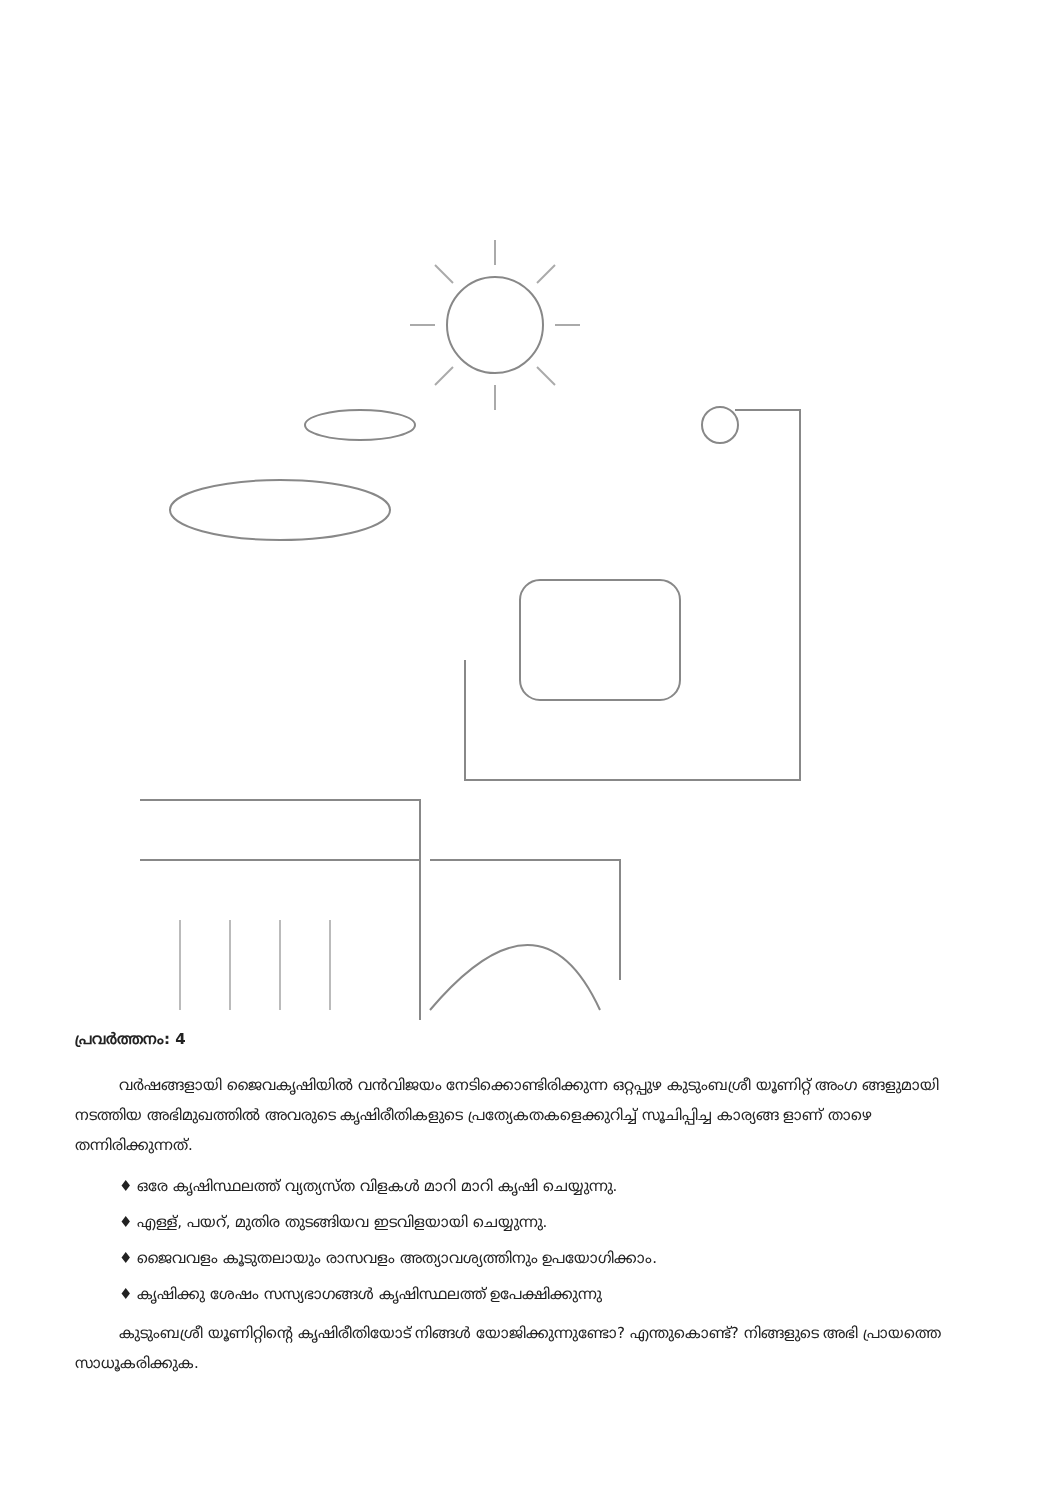പ്രവർത്തനം: 4
വർഷങ്ങളായി ജൈവകൃഷിയിൽ വൻവിജയം നേടിക്കൊണ്ടിരിക്കുന്ന ഒറ്റപ്പുഴ കുടുംബശ്രീ യൂണിറ്റ് അംഗ ങ്ങളുമായി നടത്തിയ അഭിമുഖത്തിൽ അവരുടെ കൃഷിരീതികളുടെ പ്രത്യേകതകളെക്കുറിച്ച് സൂചിപ്പിച്ച കാര്യങ്ങ ളാണ് താഴെ തന്നിരിക്കുന്നത്.
♦ ഒരേ കൃഷിസ്ഥലത്ത് വ്യത്യസ്ത വിളകൾ മാറി മാറി കൃഷി ചെയ്യുന്നു.
♦ എള്ള്, പയറ്, മുതിര തുടങ്ങിയവ ഇടവിളയായി ചെയ്യുന്നു.
♦ ജൈവവളം കൂടുതലായും രാസവളം അത്യാവശ്യത്തിനും ഉപയോഗിക്കാം.
♦ കൃഷിക്കു ശേഷം സസ്യഭാഗങ്ങൾ കൃഷിസ്ഥലത്ത് ഉപേക്ഷിക്കുന്നു
കുടുംബശ്രീ യൂണിറ്റിന്റെ കൃഷിരീതിയോട് നിങ്ങൾ യോജിക്കുന്നുണ്ടോ? എന്തുകൊണ്ട്? നിങ്ങളുടെ അഭി പ്രായത്തെ സാധൂകരിക്കുക.